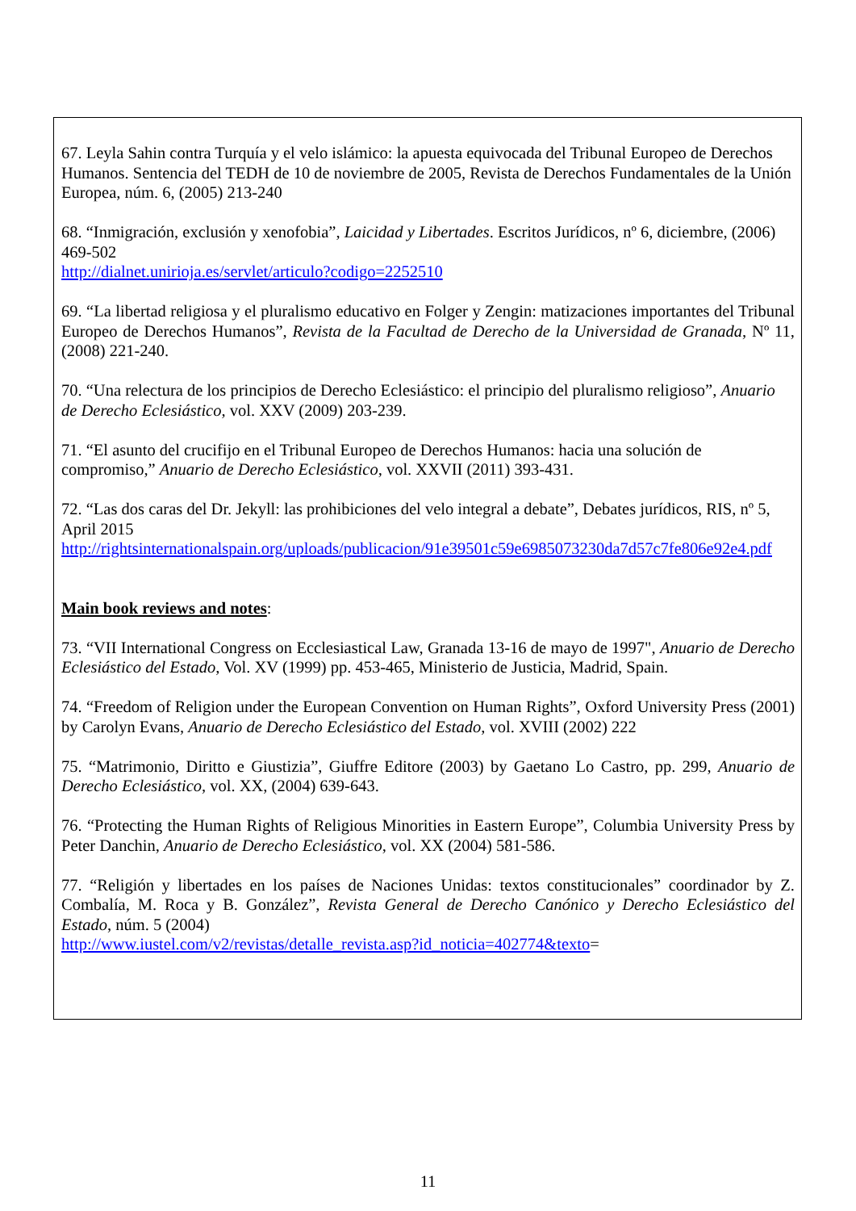67. Leyla Sahin contra Turquía y el velo islámico: la apuesta equivocada del Tribunal Europeo de Derechos Humanos. Sentencia del TEDH de 10 de noviembre de 2005, Revista de Derechos Fundamentales de la Unión Europea, núm. 6, (2005) 213-240
68. “Inmigración, exclusión y xenofobia”, Laicidad y Libertades. Escritos Jurídicos, nº 6, diciembre, (2006) 469-502
http://dialnet.unirioja.es/servlet/articulo?codigo=2252510
69. “La libertad religiosa y el pluralismo educativo en Folger y Zengin: matizaciones importantes del Tribunal Europeo de Derechos Humanos”, Revista de la Facultad de Derecho de la Universidad de Granada, Nº 11, (2008) 221-240.
70. “Una relectura de los principios de Derecho Eclesiástico: el principio del pluralismo religioso”, Anuario de Derecho Eclesiástico, vol. XXV (2009) 203-239.
71. “El asunto del crucifijo en el Tribunal Europeo de Derechos Humanos: hacia una solución de compromiso,” Anuario de Derecho Eclesiástico, vol. XXVII (2011) 393-431.
72. “Las dos caras del Dr. Jekyll: las prohibiciones del velo integral a debate”, Debates jurídicos, RIS, nº 5, April 2015
http://rightsinternationalspain.org/uploads/publicacion/91e39501c59e6985073230da7d57c7fe806e92e4.pdf
Main book reviews and notes:
73. “VII International Congress on Ecclesiastical Law, Granada 13-16 de mayo de 1997", Anuario de Derecho Eclesiástico del Estado, Vol. XV (1999) pp. 453-465, Ministerio de Justicia, Madrid, Spain.
74. “Freedom of Religion under the European Convention on Human Rights”, Oxford University Press (2001) by Carolyn Evans, Anuario de Derecho Eclesiástico del Estado, vol. XVIII (2002) 222
75. “Matrimonio, Diritto e Giustizia”, Giuffre Editore (2003) by Gaetano Lo Castro, pp. 299, Anuario de Derecho Eclesiástico, vol. XX, (2004) 639-643.
76. “Protecting the Human Rights of Religious Minorities in Eastern Europe”, Columbia University Press by Peter Danchin, Anuario de Derecho Eclesiástico, vol. XX (2004) 581-586.
77. “Religión y libertades en los países de Naciones Unidas: textos constitucionales” coordinador by Z. Combalía, M. Roca y B. González”, Revista General de Derecho Canónico y Derecho Eclesiástico del Estado, núm. 5 (2004)
http://www.iustel.com/v2/revistas/detalle_revista.asp?id_noticia=402774&texto=
11